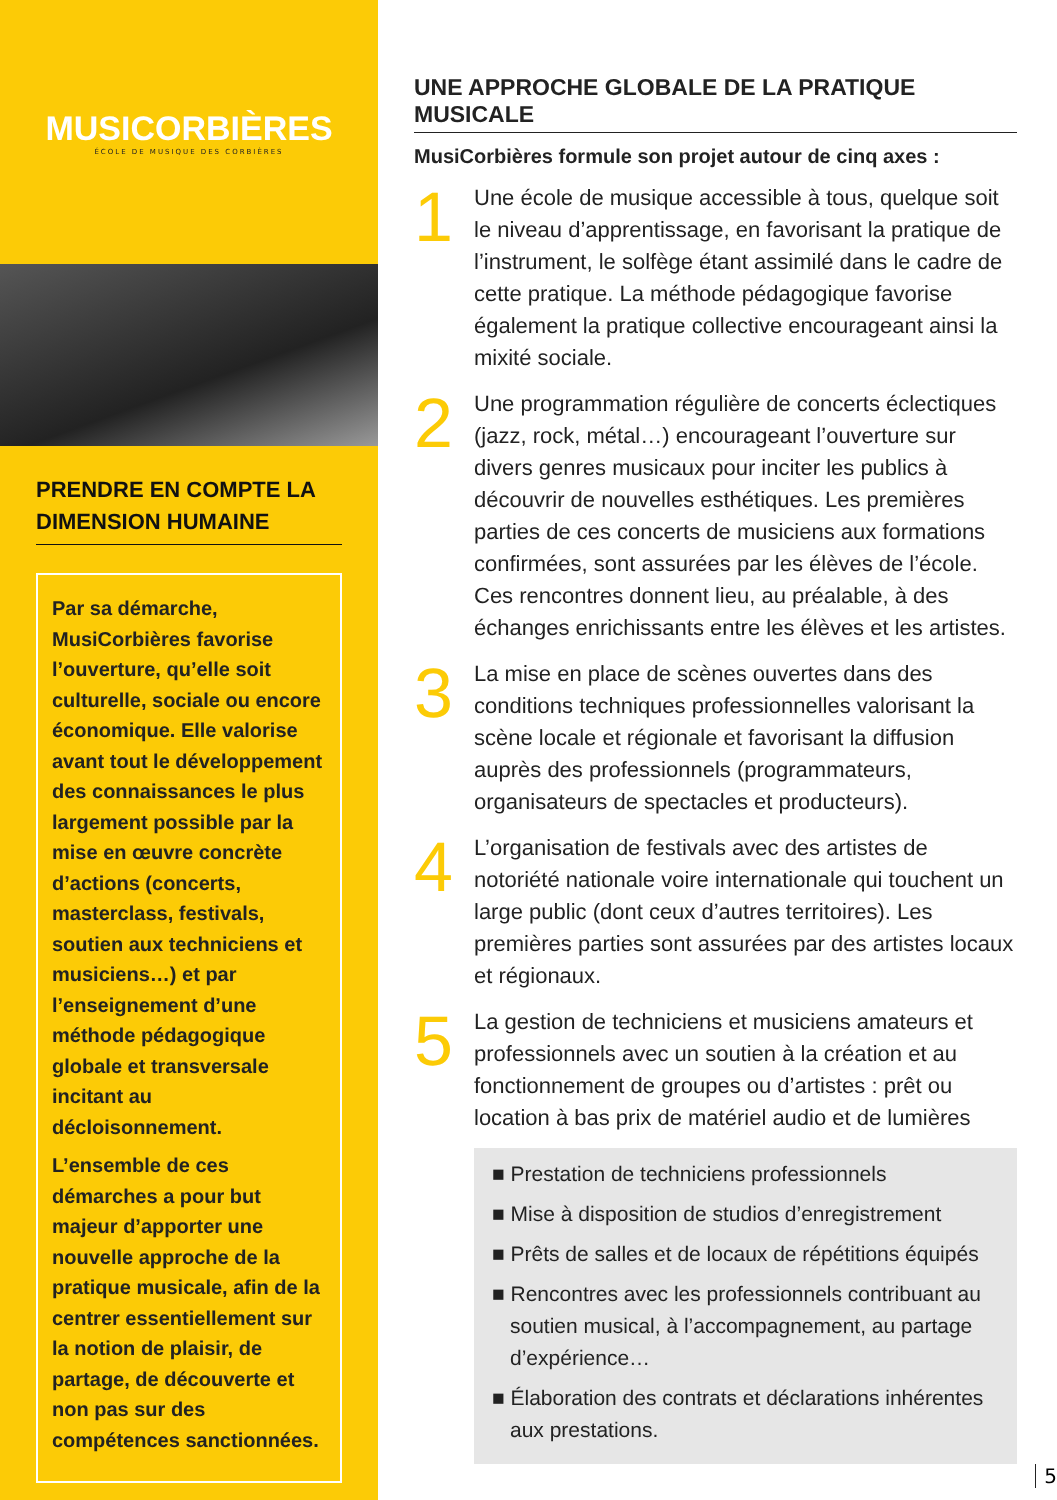MUSICORBIÈRES
ÉCOLE DE MUSIQUE DES CORBIÈRES
PRENDRE EN COMPTE LA DIMENSION HUMAINE
Par sa démarche, MusiCorbières favorise l’ouverture, qu’elle soit culturelle, sociale ou encore économique. Elle valorise avant tout le développement des connaissances le plus largement possible par la mise en œuvre concrète d’actions (concerts, masterclass, festivals, soutien aux techniciens et musiciens…) et par l’enseignement d’une méthode pédagogique globale et transversale incitant au décloisonnement.
L’ensemble de ces démarches a pour but majeur d’apporter une nouvelle approche de la pratique musicale, afin de la centrer essentiellement sur la notion de plaisir, de partage, de découverte et non pas sur des compétences sanctionnées.
UNE APPROCHE GLOBALE DE LA PRATIQUE MUSICALE
MusiCorbières formule son projet autour de cinq axes :
1
Une école de musique accessible à tous, quelque soit le niveau d’apprentissage, en favorisant la pratique de l’instrument, le solfège étant assimilé dans le cadre de cette pratique. La méthode pédagogique favorise également la pratique collective encourageant ainsi la mixité sociale.
2
Une programmation régulière de concerts éclectiques (jazz, rock, métal…) encourageant l’ouverture sur divers genres musicaux pour inciter les publics à découvrir de nouvelles esthétiques. Les premières parties de ces concerts de musiciens aux formations confirmées, sont assurées par les élèves de l’école. Ces rencontres donnent lieu, au préalable, à des échanges enrichissants entre les élèves et les artistes.
3
La mise en place de scènes ouvertes dans des conditions techniques professionnelles valorisant la scène locale et régionale et favorisant la diffusion auprès des professionnels (programmateurs, organisateurs de spectacles et producteurs).
4
L’organisation de festivals avec des artistes de notoriété nationale voire internationale qui touchent un large public (dont ceux d’autres territoires). Les premières parties sont assurées par des artistes locaux et régionaux.
5
La gestion de techniciens et musiciens amateurs et professionnels avec un soutien à la création et au fonctionnement de groupes ou d’artistes : prêt ou location à bas prix de matériel audio et de lumières
■ Prestation de techniciens professionnels
■ Mise à disposition de studios d’enregistrement
■ Prêts de salles et de locaux de répétitions équipés
■ Rencontres avec les professionnels contribuant au soutien musical, à l’accompagnement, au partage d’expérience…
■ Élaboration des contrats et déclarations inhérentes aux prestations.
5